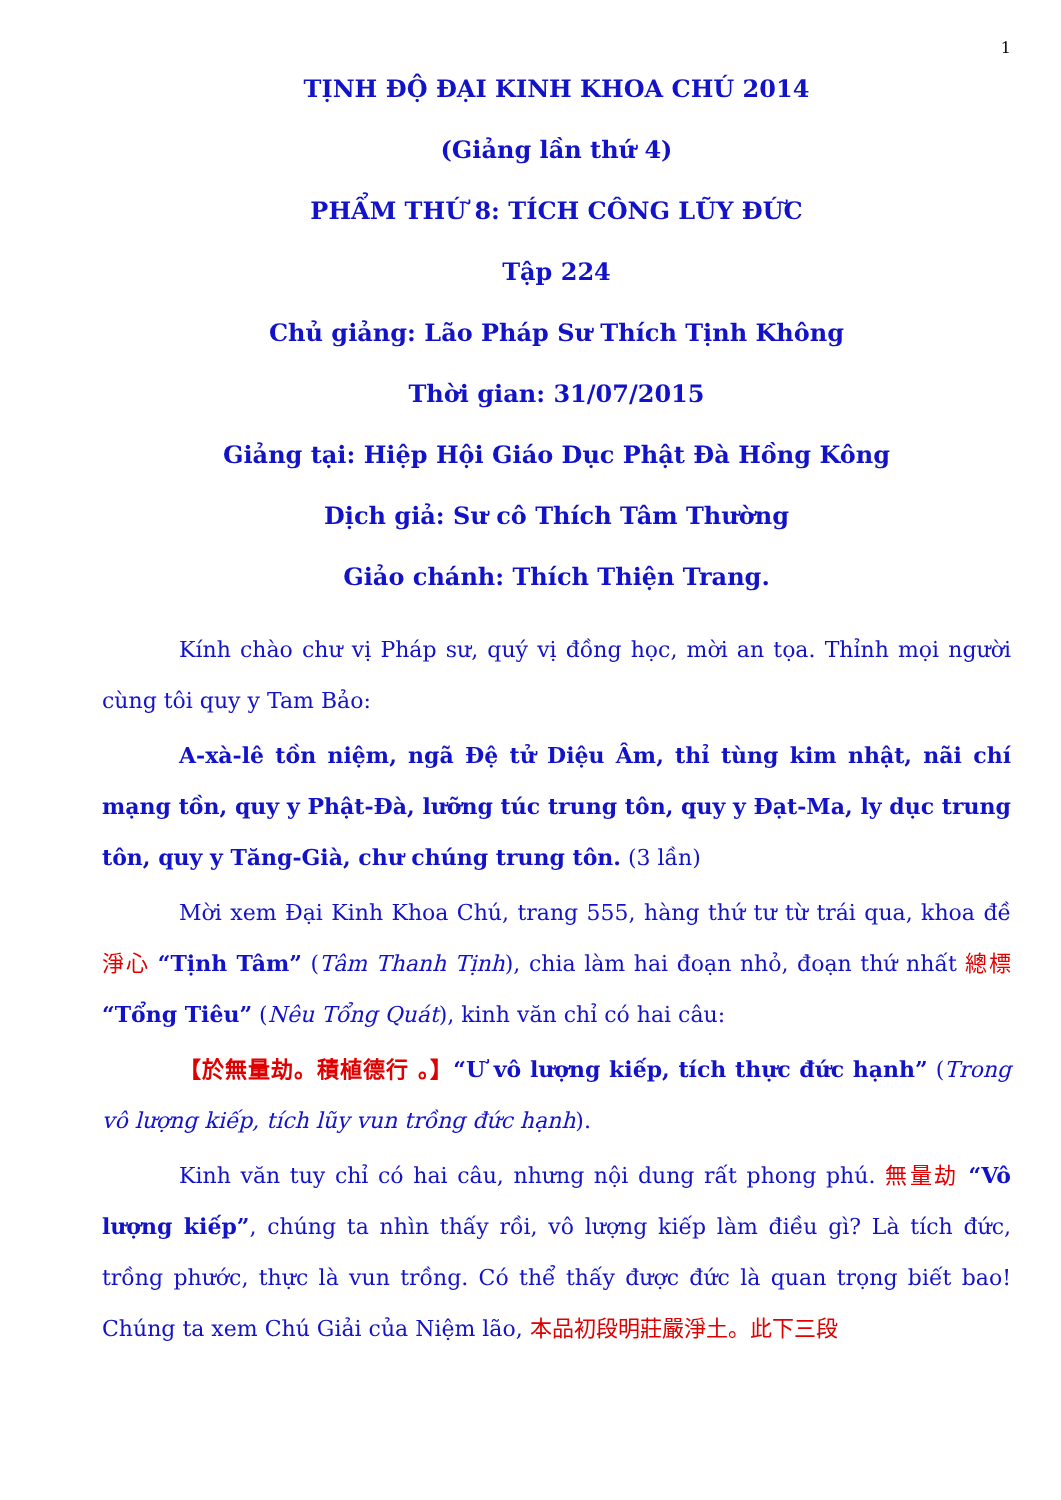1
TỊNH ĐỘ ĐẠI KINH KHOA CHÚ 2014
(Giảng lần thứ 4)
PHẨM THỨ 8: TÍCH CÔNG LŨY ĐỨC
Tập 224
Chủ giảng: Lão Pháp Sư Thích Tịnh Không
Thời gian: 31/07/2015
Giảng tại: Hiệp Hội Giáo Dục Phật Đà Hồng Kông
Dịch giả: Sư cô Thích Tâm Thường
Giảo chánh: Thích Thiện Trang.
Kính chào chư vị Pháp sư, quý vị đồng học, mời an tọa. Thỉnh mọi người cùng tôi quy y Tam Bảo:
A-xà-lê tồn niệm, ngã Đệ tử Diệu Âm, thỉ tùng kim nhật, nãi chí mạng tồn, quy y Phật-Đà, lưỡng túc trung tôn, quy y Đạt-Ma, ly dục trung tôn, quy y Tăng-Già, chư chúng trung tôn. (3 lần)
Mời xem Đại Kinh Khoa Chú, trang 555, hàng thứ tư từ trái qua, khoa đề 淨心 “Tịnh Tâm” (Tâm Thanh Tịnh), chia làm hai đoạn nhỏ, đoạn thứ nhất 總標 “Tổng Tiêu” (Nêu Tổng Quát), kinh văn chỉ có hai câu:
【於無量劫。積植德行 。】“Ư vô lượng kiếp, tích thực đức hạnh” (Trong vô lượng kiếp, tích lũy vun trồng đức hạnh).
Kinh văn tuy chỉ có hai câu, nhưng nội dung rất phong phú. 無量劫 “Vô lượng kiếp”, chúng ta nhìn thấy rồi, vô lượng kiếp làm điều gì? Là tích đức, trồng phước, thực là vun trồng. Có thể thấy được đức là quan trọng biết bao! Chúng ta xem Chú Giải của Niệm lão, 本品初段明莊嚴淨土。此下三段